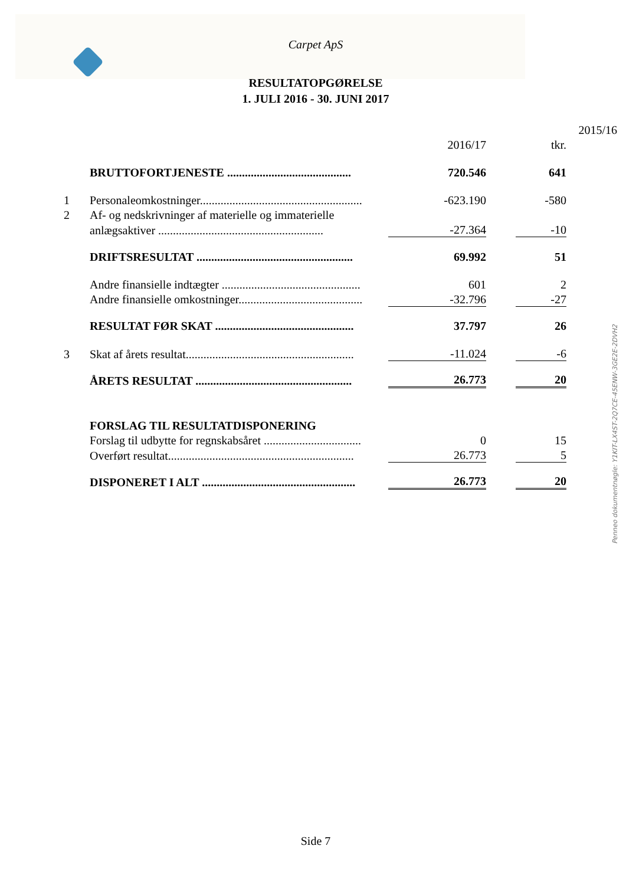Carpet ApS
RESULTATOPGØRELSE
1. JULI 2016 - 30. JUNI 2017
| | | | | | 2015/16 |
| | | 2016/17 | | tkr. | |
| | BRUTTOFORTJENESTE .......................................... | 720.546 | | 641 | |
| 1 | Personaleomkostninger....................................................... | -623.190 | | -580 | |
| 2 | Af- og nedskrivninger af materielle og immaterielle | | | | |
| | anlægsaktiver ........................................................ | -27.364 | | -10 | |
| | DRIFTSRESULTAT ..................................................... | 69.992 | | 51 | |
| | Andre finansielle indtægter ............................................... | 601 | | 2 | |
| | Andre finansielle omkostninger.......................................... | -32.796 | | -27 | |
| | RESULTAT FØR SKAT ............................................... | 37.797 | | 26 | |
| 3 | Skat af årets resultat......................................................... | -11.024 | | -6 | |
| | ÅRETS RESULTAT ..................................................... | 26.773 | | 20 | |
| | FORSLAG TIL RESULTATDISPONERING | | | | |
| | Forslag til udbytte for regnskabsåret ................................. | 0 | | 15 | |
| | Overført resultat............................................................... | 26.773 | | 5 | |
| | DISPONERET I ALT .................................................... | 26.773 | | 20 | |
Penneo dokumentnøgle: Y1KIT-LX4ST-2Q7CE-45ENW-3GE2E-2DVH2
Side 7